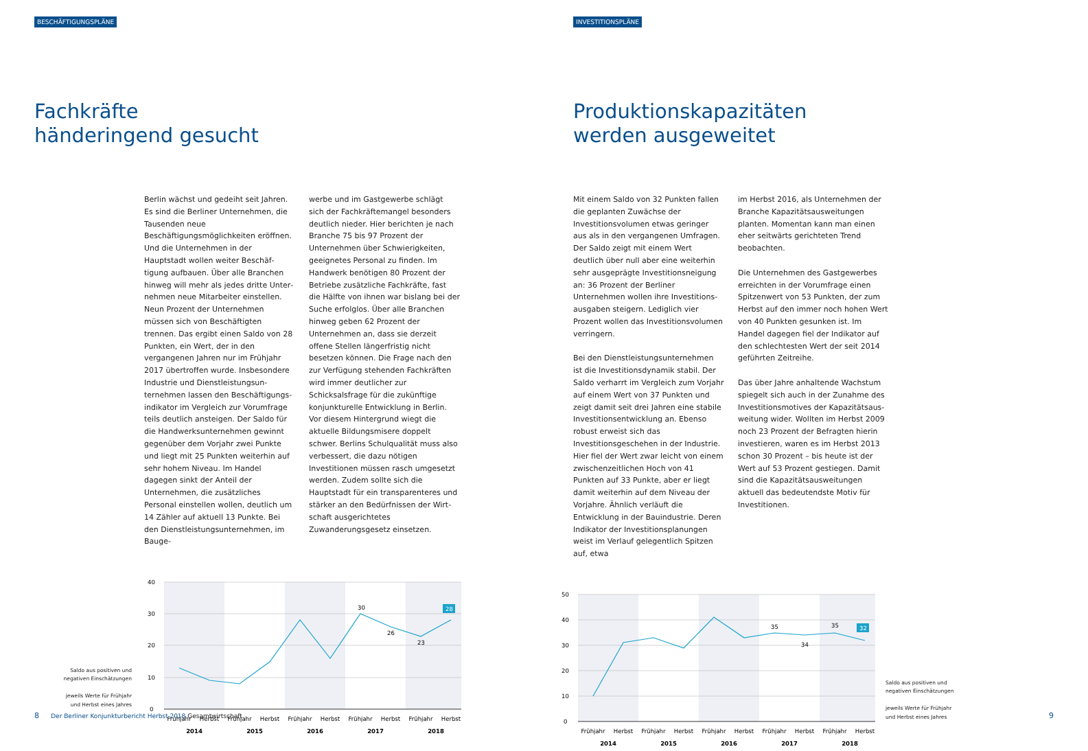BESCHÄFTIGUNGSPLÄNE
Fachkräfte
händeringend gesucht
Berlin wächst und gedeiht seit Jahren. Es sind die Berliner Unternehmen, die Tausenden neue Beschäftigungsmöglich­keiten eröffnen. Und die Unternehmen in der Hauptstadt wollen weiter Beschäf­tigung aufbauen. Über alle Branchen hinweg will mehr als jedes dritte Unter­nehmen neue Mitarbeiter einstellen. Neun Prozent der Unternehmen müssen sich von Beschäftigten trennen. Das ergibt einen Saldo von 28 Punkten, ein Wert, der in den vergangenen Jahren nur im Frühjahr 2017 übertroffen wurde. Insbe­sondere Industrie und Dienstleistungsun­ternehmen lassen den Beschäftigungs­indikator im Vergleich zur Vorumfrage teils deutlich ansteigen. Der Saldo für die Handwerksunternehmen gewinnt gegen­über dem Vorjahr zwei Punkte und liegt mit 25 Punkten weiterhin auf sehr hohem Niveau. Im Handel dagegen sinkt der Anteil der Unternehmen, die zusätzliches Personal einstellen wollen, deutlich um 14 Zähler auf aktuell 13 Punkte. Bei den Dienstleistungsunternehmen, im Bauge-
werbe und im Gastgewerbe schlägt sich der Fachkräftemangel besonders deutlich nieder. Hier berichten je nach Branche 75 bis 97 Prozent der Unternehmen über Schwierigkeiten, geeignetes Personal zu finden. Im Handwerk benötigen 80 Prozent der Betriebe zusätzliche Fachkräfte, fast die Hälfte von ihnen war bislang bei der Suche erfolglos. Über alle Branchen hinweg geben 62 Prozent der Unternehmen an, dass sie derzeit offene Stellen längerfristig nicht besetzen können. Die Frage nach den zur Verfügung stehenden Fachkräften wird immer deutlicher zur Schicksalsfrage für die zukünftige konjunkturelle Entwicklung in Berlin. Vor diesem Hintergrund wiegt die aktuelle Bildungsmisere doppelt schwer. Berlins Schulqualität muss also verbessert, die dazu nötigen Investitionen müssen rasch umgesetzt werden. Zudem sollte sich die Hauptstadt für ein transparenteres und stärker an den Bedürfnissen der Wirt­schaft ausgerichtetes Zuwanderungsgesetz einsetzen.
Saldo aus positiven und
negativen Einschätzungen
jeweils Werte für Frühjahr
und Herbst eines Jahres
40
30
20
10
0
30
26
23
28
Frühjahr
Herbst
Frühjahr
Herbst
Frühjahr
Herbst
Frühjahr
Herbst
Frühjahr
Herbst
2014
2015
2016
2017
2018
8 Der Berliner Konjunkturbericht Herbst 2018 Gesamtwirtschaft
INVESTITIONSPLÄNE
Produktionskapazitäten
werden ausgeweitet
Mit einem Saldo von 32 Punkten fallen die geplanten Zuwächse der Investitions­volumen etwas geringer aus als in den vergangenen Umfragen. Der Saldo zeigt mit einem Wert deutlich über null aber eine weiterhin sehr ausgeprägte Investi­tionsneigung an: 36 Prozent der Berliner Unternehmen wollen ihre Investitions­ausgaben steigern. Lediglich vier Prozent wollen das Investitionsvolumen verringern.
Bei den Dienstleistungsunternehmen ist die Investitionsdynamik stabil. Der Saldo verharrt im Vergleich zum Vorjahr auf einem Wert von 37 Punkten und zeigt damit seit drei Jahren eine stabile Investitions­entwicklung an. Ebenso robust erweist sich das Investitionsgeschehen in der Industrie. Hier fiel der Wert zwar leicht von einem zwischenzeitlichen Hoch von 41 Punkten auf 33 Punkte, aber er liegt damit weiterhin auf dem Niveau der Vorjahre. Ähnlich verläuft die Entwicklung in der Bauindustrie. Deren Indikator der Investitionsplanungen weist im Verlauf gelegentlich Spitzen auf, etwa
im Herbst 2016, als Unternehmen der Branche Kapazitätsausweitungen planten. Momentan kann man einen eher seitwärts gerichteten Trend beobachten.
Die Unternehmen des Gastgewerbes erreichten in der Vorumfrage einen Spitzen­wert von 53 Punkten, der zum Herbst auf den immer noch hohen Wert von 40 Punkten gesunken ist. Im Handel dagegen fiel der Indikator auf den schlechtesten Wert der seit 2014 geführten Zeitreihe.
Das über Jahre anhaltende Wachstum spiegelt sich auch in der Zunahme des Investitionsmotives der Kapazitätsaus­weitung wider. Wollten im Herbst 2009 noch 23 Prozent der Befragten hierin investieren, waren es im Herbst 2013 schon 30 Prozent – bis heute ist der Wert auf 53 Prozent gestiegen. Damit sind die Kapazitätsausweitungen aktuell das bedeu­tendste Motiv für Investitionen.
50
40
30
20
10
0
35
34
35
32
Frühjahr
Herbst
Frühjahr
Herbst
Frühjahr
Herbst
Frühjahr
Herbst
Frühjahr
Herbst
2014
2015
2016
2017
2018
Saldo aus positiven und
negativen Einschätzungen
jeweils Werte für Frühjahr
und Herbst eines Jahres
9